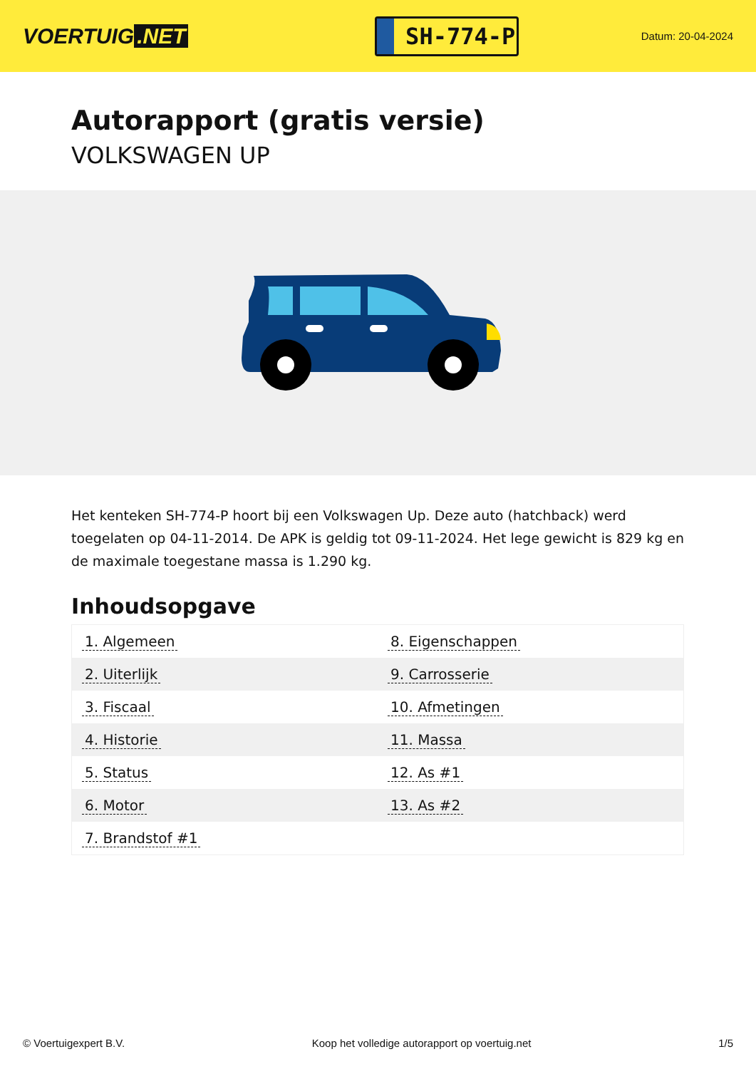VOERTUIG.NET
SH-774-P
Datum: 20-04-2024
Autorapport (gratis versie)
VOLKSWAGEN UP
Het kenteken SH-774-P hoort bij een Volkswagen Up. Deze auto (hatchback) werd toegelaten op 04-11-2014. De APK is geldig tot 09-11-2024. Het lege gewicht is 829 kg en de maximale toegestane massa is 1.290 kg.
Inhoudsopgave
| 1. Algemeen | 8. Eigenschappen |
| 2. Uiterlijk | 9. Carrosserie |
| 3. Fiscaal | 10. Afmetingen |
| 4. Historie | 11. Massa |
| 5. Status | 12. As #1 |
| 6. Motor | 13. As #2 |
| 7. Brandstof #1 | |
© Voertuigexpert B.V. Koop het volledige autorapport op voertuig.net 1/5